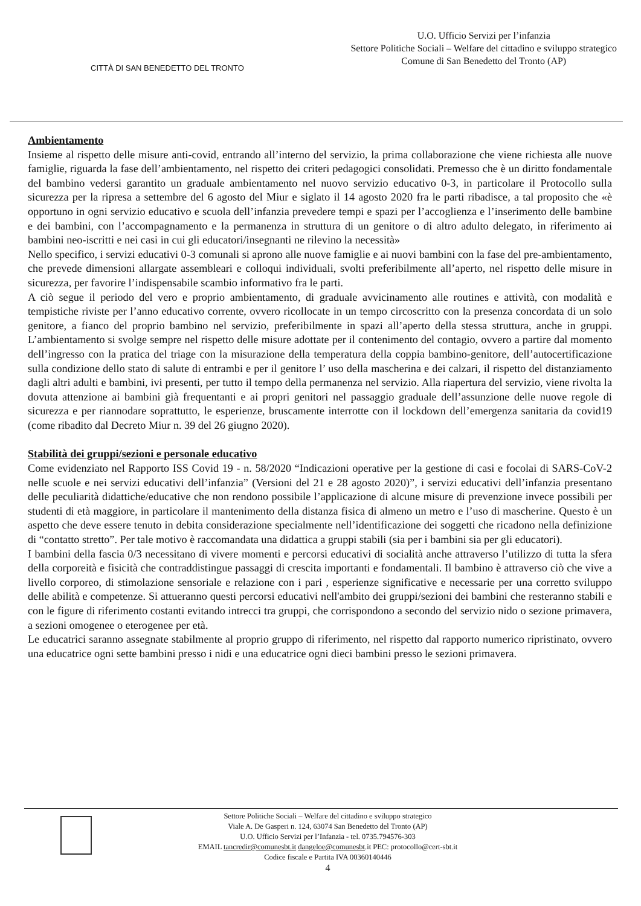CITTÀ DI SAN BENEDETTO DEL TRONTO
U.O. Ufficio Servizi per l’infanzia
Settore Politiche Sociali – Welfare del cittadino e sviluppo strategico
Comune di San Benedetto del Tronto (AP)
Ambientamento
Insieme al rispetto delle misure anti-covid, entrando all’interno del servizio, la prima collaborazione che viene richiesta alle nuove famiglie, riguarda la fase dell’ambientamento, nel rispetto dei criteri pedagogici consolidati. Premesso che è un diritto fondamentale del bambino vedersi garantito un graduale ambientamento nel nuovo servizio educativo 0-3, in particolare il Protocollo sulla sicurezza per la ripresa a settembre del 6 agosto del Miur e siglato il 14 agosto 2020 fra le parti ribadisce, a tal proposito che «è opportuno in ogni servizio educativo e scuola dell’infanzia prevedere tempi e spazi per l’accoglienza e l’inserimento delle bambine e dei bambini, con l’accompagnamento e la permanenza in struttura di un genitore o di altro adulto delegato, in riferimento ai bambini neo-iscritti e nei casi in cui gli educatori/insegnanti ne rilevino la necessità»
Nello specifico, i servizi educativi 0-3 comunali si aprono alle nuove famiglie e ai nuovi bambini con la fase del pre-ambientamento, che prevede dimensioni allargate assembleari e colloqui individuali, svolti preferibilmente all’aperto, nel rispetto delle misure in sicurezza, per favorire l’indispensabile scambio informativo fra le parti.
A ciò segue il periodo del vero e proprio ambientamento, di graduale avvicinamento alle routines e attività, con modalità e tempistiche riviste per l’anno educativo corrente, ovvero ricollocate in un tempo circoscritto con la presenza concordata di un solo genitore, a fianco del proprio bambino nel servizio, preferibilmente in spazi all’aperto della stessa struttura, anche in gruppi. L’ambientamento si svolge sempre nel rispetto delle misure adottate per il contenimento del contagio, ovvero a partire dal momento dell’ingresso con la pratica del triage con la misurazione della temperatura della coppia bambino-genitore, dell’autocertificazione sulla condizione dello stato di salute di entrambi e per il genitore l’ uso della mascherina e dei calzari, il rispetto del distanziamento dagli altri adulti e bambini, ivi presenti, per tutto il tempo della permanenza nel servizio. Alla riapertura del servizio, viene rivolta la dovuta attenzione ai bambini già frequentanti e ai propri genitori nel passaggio graduale dell’assunzione delle nuove regole di sicurezza e per riannodare soprattutto, le esperienze, bruscamente interrotte con il lockdown dell’emergenza sanitaria da covid19 (come ribadito dal Decreto Miur n. 39 del 26 giugno 2020).
Stabilità dei gruppi/sezioni e personale educativo
Come evidenziato nel Rapporto ISS Covid 19 - n. 58/2020 “Indicazioni operative per la gestione di casi e focolai di SARS-CoV-2 nelle scuole e nei servizi educativi dell’infanzia” (Versioni del 21 e 28 agosto 2020)”, i servizi educativi dell’infanzia presentano delle peculiarità didattiche/educative che non rendono possibile l’applicazione di alcune misure di prevenzione invece possibili per studenti di età maggiore, in particolare il mantenimento della distanza fisica di almeno un metro e l’uso di mascherine. Questo è un aspetto che deve essere tenuto in debita considerazione specialmente nell’identificazione dei soggetti che ricadono nella definizione di “contatto stretto”. Per tale motivo è raccomandata una didattica a gruppi stabili (sia per i bambini sia per gli educatori).
I bambini della fascia 0/3 necessitano di vivere momenti e percorsi educativi di socialità anche attraverso l’utilizzo di tutta la sfera della corporeità e fisicità che contraddistingue passaggi di crescita importanti e fondamentali. Il bambino è attraverso ciò che vive a livello corporeo, di stimolazione sensoriale e relazione con i pari , esperienze significative e necessarie per una corretto sviluppo delle abilità e competenze. Si attueranno questi percorsi educativi nell'ambito dei gruppi/sezioni dei bambini che resteranno stabili e con le figure di riferimento costanti evitando intrecci tra gruppi, che corrispondono a secondo del servizio nido o sezione primavera, a sezioni omogenee o eterogenee per età.
Le educatrici saranno assegnate stabilmente al proprio gruppo di riferimento, nel rispetto dal rapporto numerico ripristinato, ovvero una educatrice ogni sette bambini presso i nidi e una educatrice ogni dieci bambini presso le sezioni primavera.
Settore Politiche Sociali – Welfare del cittadino e sviluppo strategico
Viale A. De Gasperi n. 124, 63074 San Benedetto del Tronto (AP)
U.O. Ufficio Servizi per l’Infanzia - tel. 0735.794576-303
EMAIL tancredir@comunesbt.it dangeloe@comunesbt.it PEC: protocollo@cert-sbt.it
Codice fiscale e Partita IVA 00360140446
4